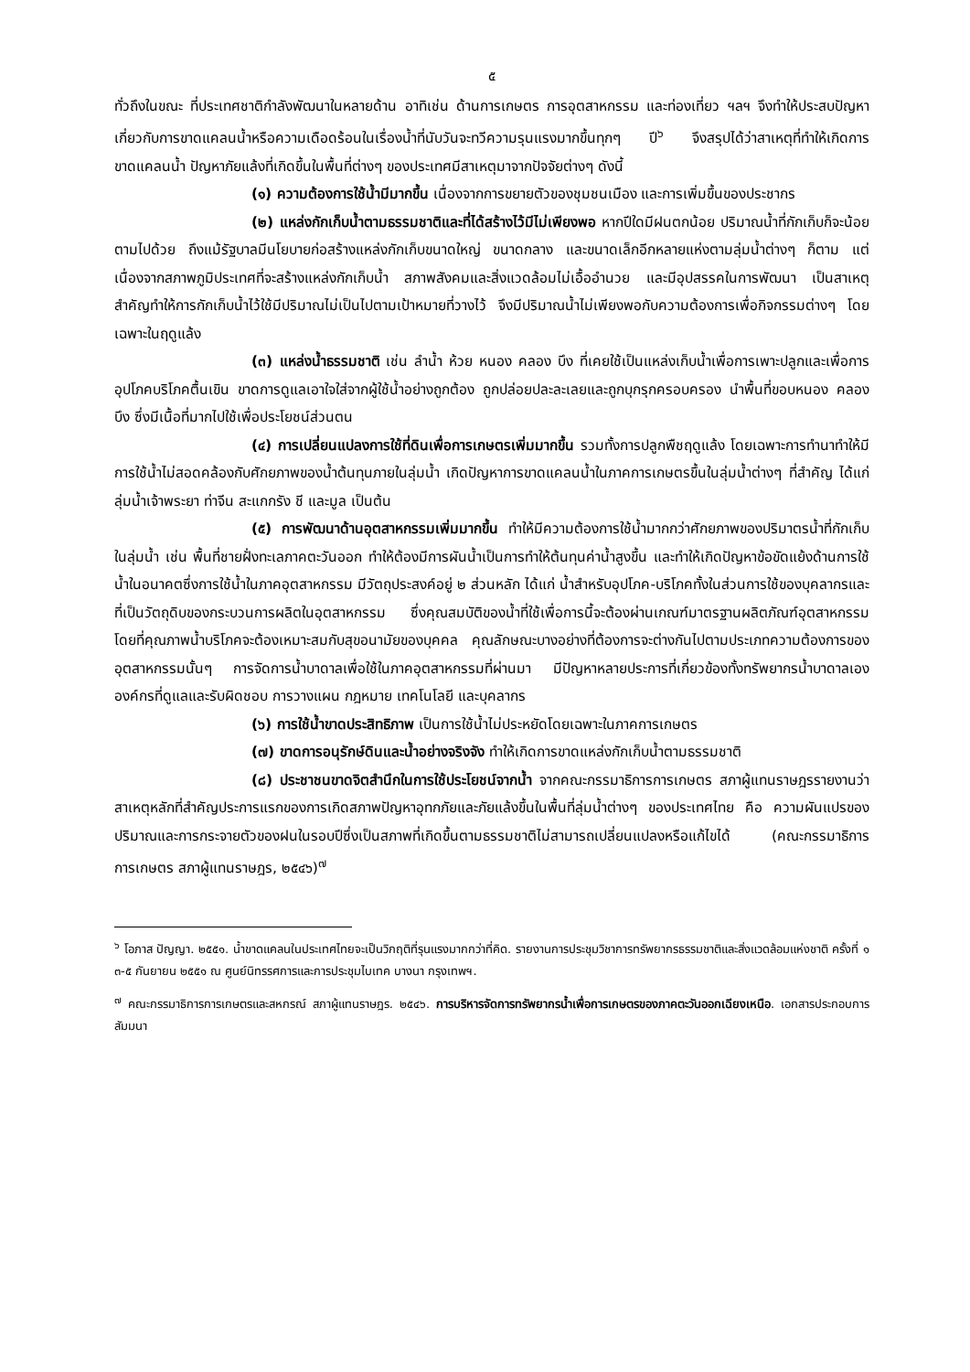๕
ทั่วถึงในขณะ ที่ประเทศชาติกำลังพัฒนาในหลายด้าน อาทิเช่น ด้านการเกษตร การอุตสาหกรรม และท่องเที่ยว ฯลฯ จึงทำให้ประสบปัญหาเกี่ยวกับการขาดแคลนน้ำหรือความเดือดร้อนในเรื่องน้ำที่นับวันจะทวีความรุนแรงมากขึ้นทุกๆ ปี<sup>๖</sup> จึงสรุปได้ว่าสาเหตุที่ทำให้เกิดการขาดแคลนน้ำ ปัญหาภัยแล้งที่เกิดขึ้นในพื้นที่ต่างๆ ของประเทศมีสาเหตุมาจากปัจจัยต่างๆ ดังนี้
(๑) ความต้องการใช้น้ำมีมากขึ้น เนื่องจากการขยายตัวของชุมชนเมือง และการเพิ่มขึ้นของประชากร
(๒) แหล่งกักเก็บน้ำตามธรรมชาติและที่ได้สร้างไว้มีไม่เพียงพอ หากปีใดมีฝนตกน้อย ปริมาณน้ำที่กักเก็บก็จะน้อยตามไปด้วย ถึงแม้รัฐบาลมีนโยบายก่อสร้างแหล่งกักเก็บขนาดใหญ่ ขนาดกลาง และขนาดเล็กอีกหลายแห่งตามลุ่มน้ำต่างๆ ก็ตาม แต่เนื่องจากสภาพภูมิประเทศที่จะสร้างแหล่งกักเก็บน้ำ สภาพสังคมและสิ่งแวดล้อมไม่เอื้ออำนวย และมีอุปสรรคในการพัฒนา เป็นสาเหตุสำคัญทำให้การกักเก็บน้ำไว้ใช้มีปริมาณไม่เป็นไปตามเป้าหมายที่วางไว้ จึงมีปริมาณน้ำไม่เพียงพอกับความต้องการเพื่อกิจกรรมต่างๆ โดยเฉพาะในฤดูแล้ง
(๓) แหล่งน้ำธรรมชาติ เช่น ลำน้ำ ห้วย หนอง คลอง บึง ที่เคยใช้เป็นแหล่งเก็บน้ำเพื่อการเพาะปลูกและเพื่อการอุปโภคบริโภคตื้นเขิน ขาดการดูแลเอาใจใส่จากผู้ใช้น้ำอย่างถูกต้อง ถูกปล่อยปละละเลยและถูกบุกรุกครอบครอง นำพื้นที่ขอบหนอง คลอง บึง ซึ่งมีเนื้อที่มากไปใช้เพื่อประโยชน์ส่วนตน
(๔) การเปลี่ยนแปลงการใช้ที่ดินเพื่อการเกษตรเพิ่มมากขึ้น รวมทั้งการปลูกพืชฤดูแล้ง โดยเฉพาะการทำนาทำให้มีการใช้น้ำไม่สอดคล้องกับศักยภาพของน้ำต้นทุนภายในลุ่มน้ำ เกิดปัญหาการขาดแคลนน้ำในภาคการเกษตรขึ้นในลุ่มน้ำต่างๆ ที่สำคัญ ได้แก่ ลุ่มน้ำเจ้าพระยา ท่าจีน สะแกกรัง ชี และมูล เป็นต้น
(๕) การพัฒนาด้านอุตสาหกรรมเพิ่มมากขึ้น ทำให้มีความต้องการใช้น้ำมากกว่าศักยภาพของปริมาตรน้ำที่กักเก็บในลุ่มน้ำ เช่น พื้นที่ชายฝั่งทะเลภาคตะวันออก ทำให้ต้องมีการผันน้ำเป็นการทำให้ต้นทุนค่าน้ำสูงขึ้น และทำให้เกิดปัญหาข้อขัดแย้งด้านการใช้น้ำในอนาคตซึ่งการใช้น้ำในภาคอุตสาหกรรม มีวัตถุประสงค์อยู่ ๒ ส่วนหลัก ได้แก่ น้ำสำหรับอุปโภค-บริโภคทั้งในส่วนการใช้ของบุคลากรและที่เป็นวัตถุดิบของกระบวนการผลิตในอุตสาหกรรม ซึ่งคุณสมบัติของน้ำที่ใช้เพื่อการนี้จะต้องผ่านเกณฑ์มาตรฐานผลิตภัณฑ์อุตสาหกรรม โดยที่คุณภาพน้ำบริโภคจะต้องเหมาะสมกับสุขอนามัยของบุคคล คุณลักษณะบางอย่างที่ต้องการจะต่างกันไปตามประเภทความต้องการของอุตสาหกรรมนั้นๆ การจัดการน้ำบาดาลเพื่อใช้ในภาคอุตสาหกรรมที่ผ่านมา มีปัญหาหลายประการที่เกี่ยวข้องทั้งทรัพยากรน้ำบาดาลเอง องค์กรที่ดูแลและรับผิดชอบ การวางแผน กฎหมาย เทคโนโลยี และบุคลากร
(๖) การใช้น้ำขาดประสิทธิภาพ เป็นการใช้น้ำไม่ประหยัดโดยเฉพาะในภาคการเกษตร
(๗) ขาดการอนุรักษ์ดินและน้ำอย่างจริงจัง ทำให้เกิดการขาดแหล่งกักเก็บน้ำตามธรรมชาติ
(๘) ประชาชนขาดจิตสำนึกในการใช้ประโยชน์จากน้ำ จากคณะกรรมาธิการการเกษตร สภาผู้แทนราษฎรรายงานว่า สาเหตุหลักที่สำคัญประการแรกของการเกิดสภาพปัญหาอุทกภัยและภัยแล้งขึ้นในพื้นที่ลุ่มน้ำต่างๆ ของประเทศไทย คือ ความผันแปรของปริมาณและการกระจายตัวของฝนในรอบปีซึ่งเป็นสภาพที่เกิดขึ้นตามธรรมชาติไม่สามารถเปลี่ยนแปลงหรือแก้ไขได้ (คณะกรรมาธิการการเกษตร สภาผู้แทนราษฎร, ๒๕๔๖)<sup>๗</sup>
<sup>๖</sup> โอภาส ปัญญา. ๒๕๕๑. น้ำขาดแคลนในประเทศไทยจะเป็นวิกฤติที่รุนแรงมากกว่าที่คิด. รายงานการประชุมวิชาการทรัพยากรธรรมชาติและสิ่งแวดล้อมแห่งชาติ ครั้งที่ ๑ ๓-๕ กันยายน ๒๕๕๑ ณ ศูนย์นิทรรศการและการประชุมไบเทค บางนา กรุงเทพฯ.
<sup>๗</sup> คณะกรรมาธิการการเกษตรและสหกรณ์ สภาผู้แทนราษฎร. ๒๕๔๖. การบริหารจัดการทรัพยากรน้ำเพื่อการเกษตรของภาคตะวันออกเฉียงเหนือ. เอกสารประกอบการสัมมนา